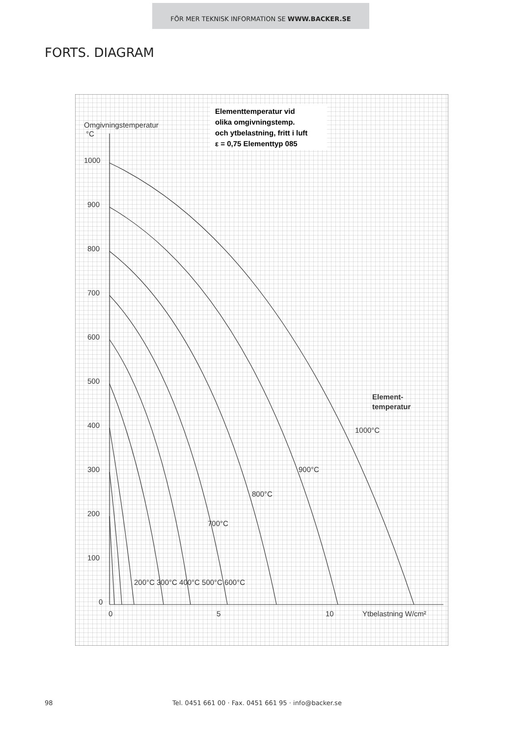FÖR MER TEKNISK INFORMATION SE WWW.BACKER.SE
FORTS. DIAGRAM
Elementtemperatur vid
olika omgivningstemp.
och ytbelastning, fritt i luft
ε = 0,75 Elementtyp 085
Omgivningstemperatur
°C
1000
900
800
700
600
500
400
300
200
100
0
0
5
10
Ytbelastning W/cm²
Element-
temperatur
200°C 300°C 400°C 500°C 600°C
700°C
800°C
900°C
1000°C
98 Tel. 0451 661 00 · Fax. 0451 661 95 · info@backer.se